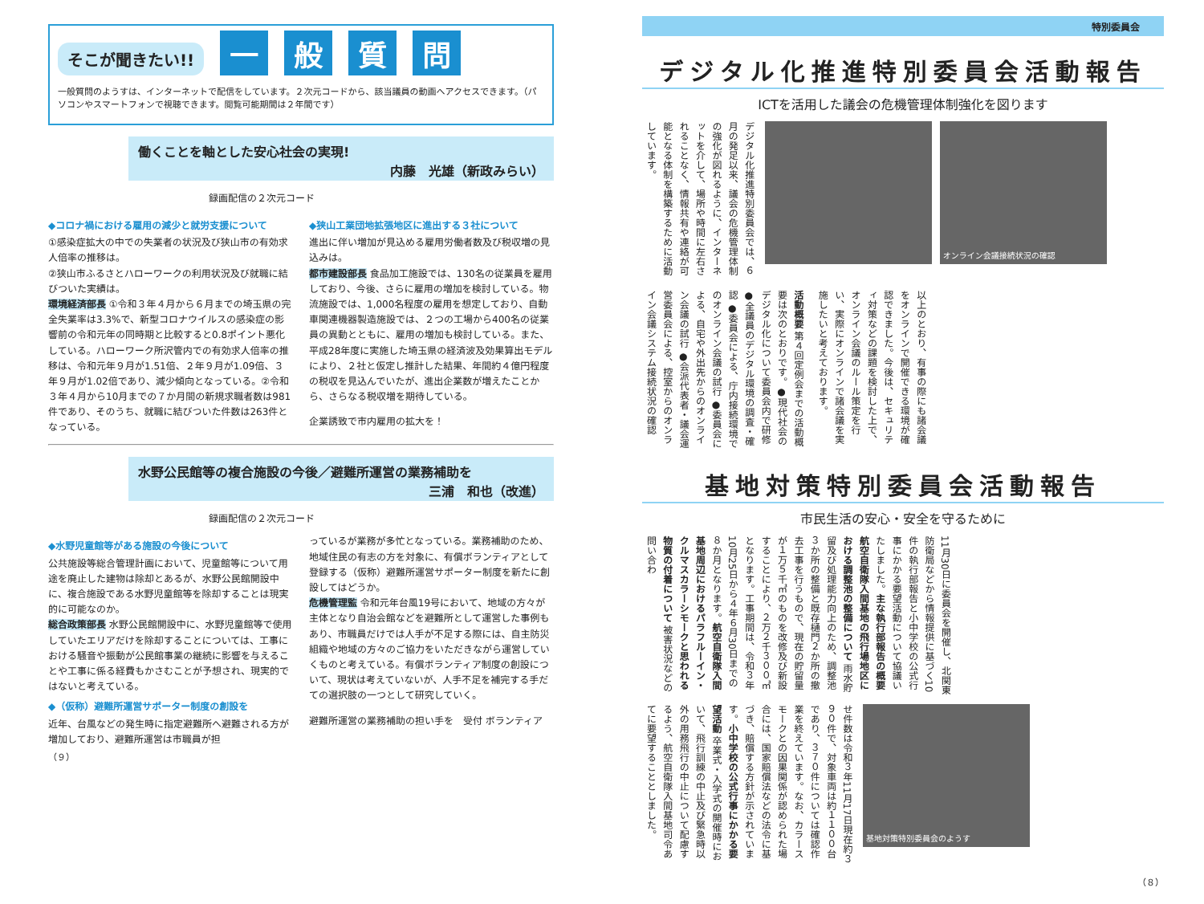そこが聞きたい!! 一般質問
一般質問のようすは、インターネットで配信をしています。２次元コードから、該当議員の動画へアクセスできます。（パソコンやスマートフォンで視聴できます。閲覧可能期間は２年間です）
働くことを軸とした安心社会の実現!
内藤　光雄（新政みらい）
録画配信の２次元コード
◆コロナ禍における雇用の減少と就労支援について
①感染症拡大の中での失業者の状況及び狭山市の有効求人倍率の推移は。
②狭山市ふるさとハローワークの利用状況及び就職に結びついた実績は。
環境経済部長 ①令和３年４月から６月までの埼玉県の完全失業率は3.3%で、新型コロナウイルスの感染症の影響前の令和元年の同時期と比較すると0.8ポイント悪化している。ハローワーク所沢管内での有効求人倍率の推移は、令和元年９月が1.51倍、２年９月が1.09倍、３年９月が1.02倍であり、減少傾向となっている。②令和３年４月から10月までの７か月間の新規求職者数は981件であり、そのうち、就職に結びついた件数は263件となっている。
◆狭山工業団地拡張地区に進出する３社について
進出に伴い増加が見込める雇用労働者数及び税収増の見込みは。
都市建設部長 食品加工施設では、130名の従業員を雇用しており、今後、さらに雇用の増加を検討している。物流施設では、1,000名程度の雇用を想定しており、自動車関連機器製造施設では、２つの工場から400名の従業員の異動とともに、雇用の増加も検討している。また、平成28年度に実施した埼玉県の経済波及効果算出モデルにより、２社と仮定し推計した結果、年間約４億円程度の税収を見込んでいたが、進出企業数が増えたことから、さらなる税収増を期待している。
企業誘致で市内雇用の拡大を！
水野公民館等の複合施設の今後／避難所運営の業務補助を
三浦　和也（改進）
録画配信の２次元コード
◆水野児童館等がある施設の今後について
公共施設等総合管理計画において、児童館等について用途を廃止した建物は除却とあるが、水野公民館開設中に、複合施設である水野児童館等を除却することは現実的に可能なのか。
総合政策部長 水野公民館開設中に、水野児童館等で使用していたエリアだけを除却することについては、工事における騒音や振動が公民館事業の継続に影響を与えることや工事に係る経費もかさむことが予想され、現実的ではないと考えている。
◆（仮称）避難所運営サポーター制度の創設を
近年、台風などの発生時に指定避難所へ避難される方が増加しており、避難所運営は市職員が担
っているが業務が多忙となっている。業務補助のため、地域住民の有志の方を対象に、有償ボランティアとして登録する（仮称）避難所運営サポーター制度を新たに創設してはどうか。
危機管理監 令和元年台風19号において、地域の方々が主体となり自治会館などを避難所として運営した事例もあり、市職員だけでは人手が不足する際には、自主防災組織や地域の方々のご協力をいただきながら運営していくものと考えている。有償ボランティア制度の創設について、現状は考えていないが、人手不足を補完する手だての選択肢の一つとして研究していく。
避難所運営の業務補助の担い手を　受付 ボランティア
（９）
特別委員会
デジタル化推進特別委員会活動報告
ICTを活用した議会の危機管理体制強化を図ります
デジタル化推進特別委員会では、６月の発足以来、議会の危機管理体制の強化が図れるように、インターネットを介して、場所や時間に左右されることなく、情報共有や連絡が可能となる体制を構築するために活動しています。
オンライン会議接続状況の確認
活動概要 第４回定例会までの活動概要は次のとおりです。●現代社会のデジタル化について委員会内で研修 ●全議員のデジタル環境の調査・確認 ●委員会による、庁内接続環境でのオンライン会議の試行 ●委員会による、自宅や外出先からのオンライン会議の試行 ●会派代表者・議会運営委員会による、控室からのオンライン会議システム接続状況の確認
以上のとおり、有事の際にも諸会議をオンラインで開催できる環境が確認できました。今後は、セキュリティ対策などの課題を検討した上で、オンライン会議のルール策定を行い、実際にオンラインで諸会議を実施したいと考えております。
基地対策特別委員会活動報告
市民生活の安心・安全を守るために
11月30日に委員会を開催し、北関東防衛局などから情報提供に基づく10件の執行部報告と小中学校の公式行事にかかる要望活動について協議いたしました。主な執行部報告の概要 航空自衛隊入間基地の飛行場地区における調整池の整備について 雨水貯留及び処理能力向上のため、調整池３か所の整備と既存樋門２か所の撤去工事を行うもので、現在の貯留量が１万５千㎥のものを改修及び新設することにより、２万２千３００㎥となります。工事期間は、令和３年10月25日から４年６月30日までの８か月となります。航空自衛隊入間基地周辺におけるパラフルーイン・クルマスカラーシモークと思われる物質の付着について 被害状況などの問い合わ
せ件数は令和３年11月17日現在約３９０件で、対象車両は約１１００台であり、３７０件については確認作業を終えています。なお、カラースモークとの因果関係が認められた場合には、国家賠償法などの法令に基づき、賠償する方針が示されています。小中学校の公式行事にかかる要望活動 卒業式・入学式の開催時において、飛行訓練の中止及び緊急時以外の用務飛行の中止について配慮するよう、航空自衛隊入間基地司令あてに要望することとしました。
基地対策特別委員会のようす
（８）